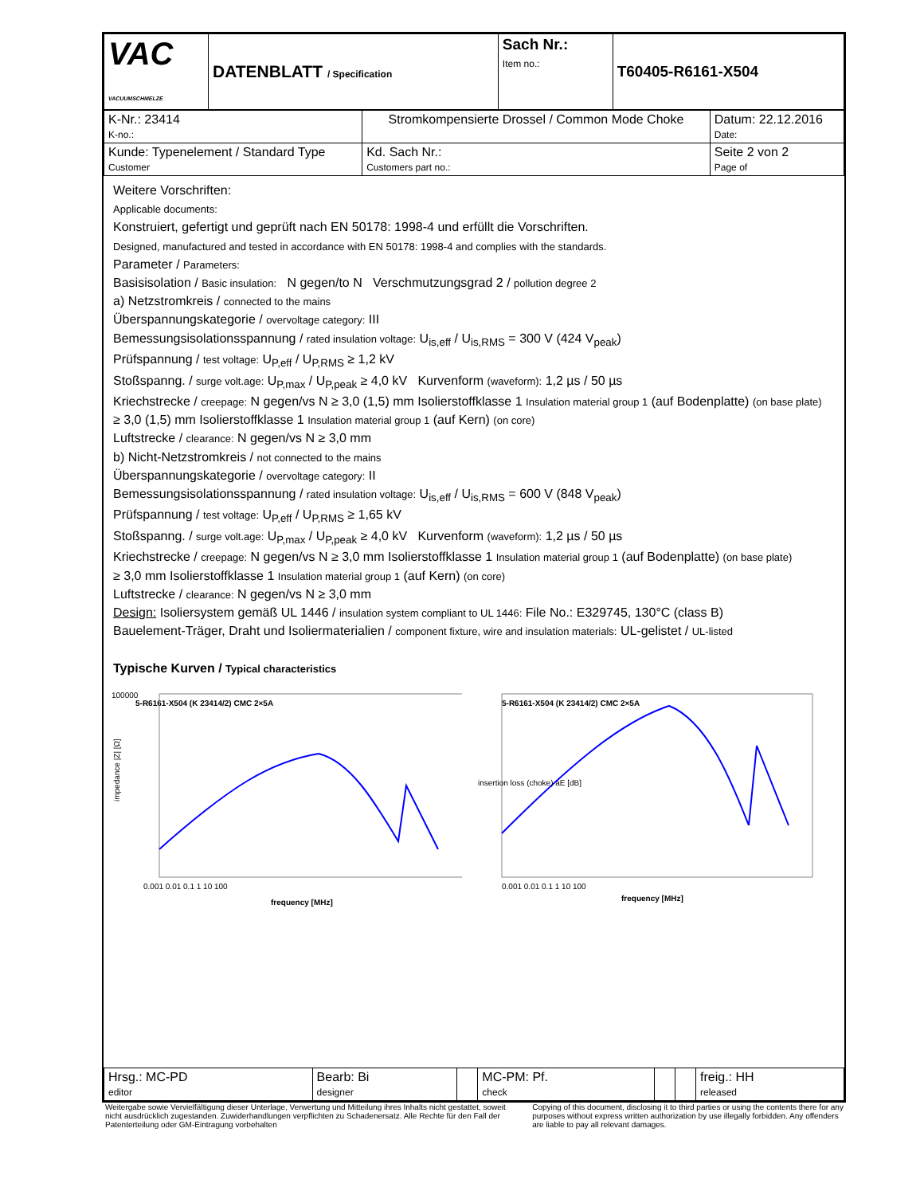| VAC VACUUMSCHMELZE | DATENBLATT / Specification | Sach Nr.: Item no.: | T60405-R6161-X504 |
| K-Nr.: 23414 K-no.: | Stromkompensierte Drossel / Common Mode Choke | Datum: 22.12.2016 Date: |
| Kunde: Typenelement / Standard Type Customer | Kd. Sach Nr.: Customers part no.: | Seite 2 von 2 Page of |
Weitere Vorschriften:
Applicable documents:
Konstruiert, gefertigt und geprüft nach EN 50178: 1998-4 und erfüllt die Vorschriften.
Designed, manufactured and tested in accordance with EN 50178: 1998-4 and complies with the standards.
Parameter / Parameters:
Basisisolation / Basic insulation: N gegen/to N Verschmutzungsgrad 2 / pollution degree 2
a) Netzstromkreis / connected to the mains
Überspannungskategorie / overvoltage category: III
Bemessungsisolationsspannung / rated insulation voltage: U<sub>is,eff</sub> / U<sub>is,RMS</sub> = 300 V (424 V<sub>peak</sub>)
Prüfspannung / test voltage: U<sub>P,eff</sub> / U<sub>P,RMS</sub> ≥ 1,2 kV
Stoßspanng. / surge volt.age: U<sub>P,max</sub> / U<sub>P,peak</sub> ≥ 4,0 kV Kurvenform (waveform): 1,2 µs / 50 µs
Kriechstrecke / creepage: N gegen/vs N ≥ 3,0 (1,5) mm Isolierstoffklasse 1 Insulation material group 1 (auf Bodenplatte) (on base plate)
≥ 3,0 (1,5) mm Isolierstoffklasse 1 Insulation material group 1 (auf Kern) (on core)
Luftstrecke / clearance: N gegen/vs N ≥ 3,0 mm
b) Nicht-Netzstromkreis / not connected to the mains
Überspannungskategorie / overvoltage category: II
Bemessungsisolationsspannung / rated insulation voltage: U<sub>is,eff</sub> / U<sub>is,RMS</sub> = 600 V (848 V<sub>peak</sub>)
Prüfspannung / test voltage: U<sub>P,eff</sub> / U<sub>P,RMS</sub> ≥ 1,65 kV
Stoßspanng. / surge volt.age: U<sub>P,max</sub> / U<sub>P,peak</sub> ≥ 4,0 kV Kurvenform (waveform): 1,2 µs / 50 µs
Kriechstrecke / creepage: N gegen/vs N ≥ 3,0 mm Isolierstoffklasse 1 Insulation material group 1 (auf Bodenplatte) (on base plate)
≥ 3,0 mm Isolierstoffklasse 1 Insulation material group 1 (auf Kern) (on core)
Luftstrecke / clearance: N gegen/vs N ≥ 3,0 mm
Design: Isoliersystem gemäß UL 1446 / insulation system compliant to UL 1446: File No.: E329745, 130°C (class B)
Bauelement-Träger, Draht und Isoliermaterialien / component fixture, wire and insulation materials: UL-gelistet / UL-listed
Typische Kurven / Typical characteristics
100000
5-R6161-X504 (K 23414/2) CMC 2×5A
impedance |Z| [Ω]
frequency [MHz]
0.001 0.01 0.1 1 10 100
5-R6161-X504 (K 23414/2) CMC 2×5A
insertion loss (choke) aE [dB]
frequency [MHz]
0.001 0.01 0.1 1 10 100
| Hrsg.: MC-PD editor | Bearb: Bi designer | | MC-PM: Pf. check | | | freig.: HH released |
Weitergabe sowie Vervielfältigung dieser Unterlage, Verwertung und Mitteilung ihres Inhalts nicht gestattet, soweit nicht ausdrücklich zugestanden. Zuwiderhandlungen verpflichten zu Schadenersatz. Alle Rechte für den Fall der Patenterteilung oder GM-Eintragung vorbehalten
Copying of this document, disclosing it to third parties or using the contents there for any purposes without express written authorization by use illegally forbidden. Any offenders are liable to pay all relevant damages.